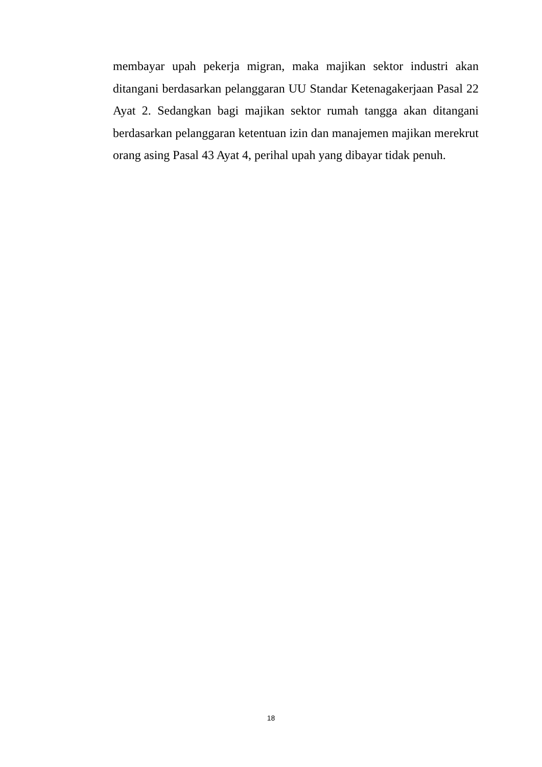membayar upah pekerja migran, maka majikan sektor industri akan ditangani berdasarkan pelanggaran UU Standar Ketenagakerjaan Pasal 22 Ayat 2. Sedangkan bagi majikan sektor rumah tangga akan ditangani berdasarkan pelanggaran ketentuan izin dan manajemen majikan merekrut orang asing Pasal 43 Ayat 4, perihal upah yang dibayar tidak penuh.
18